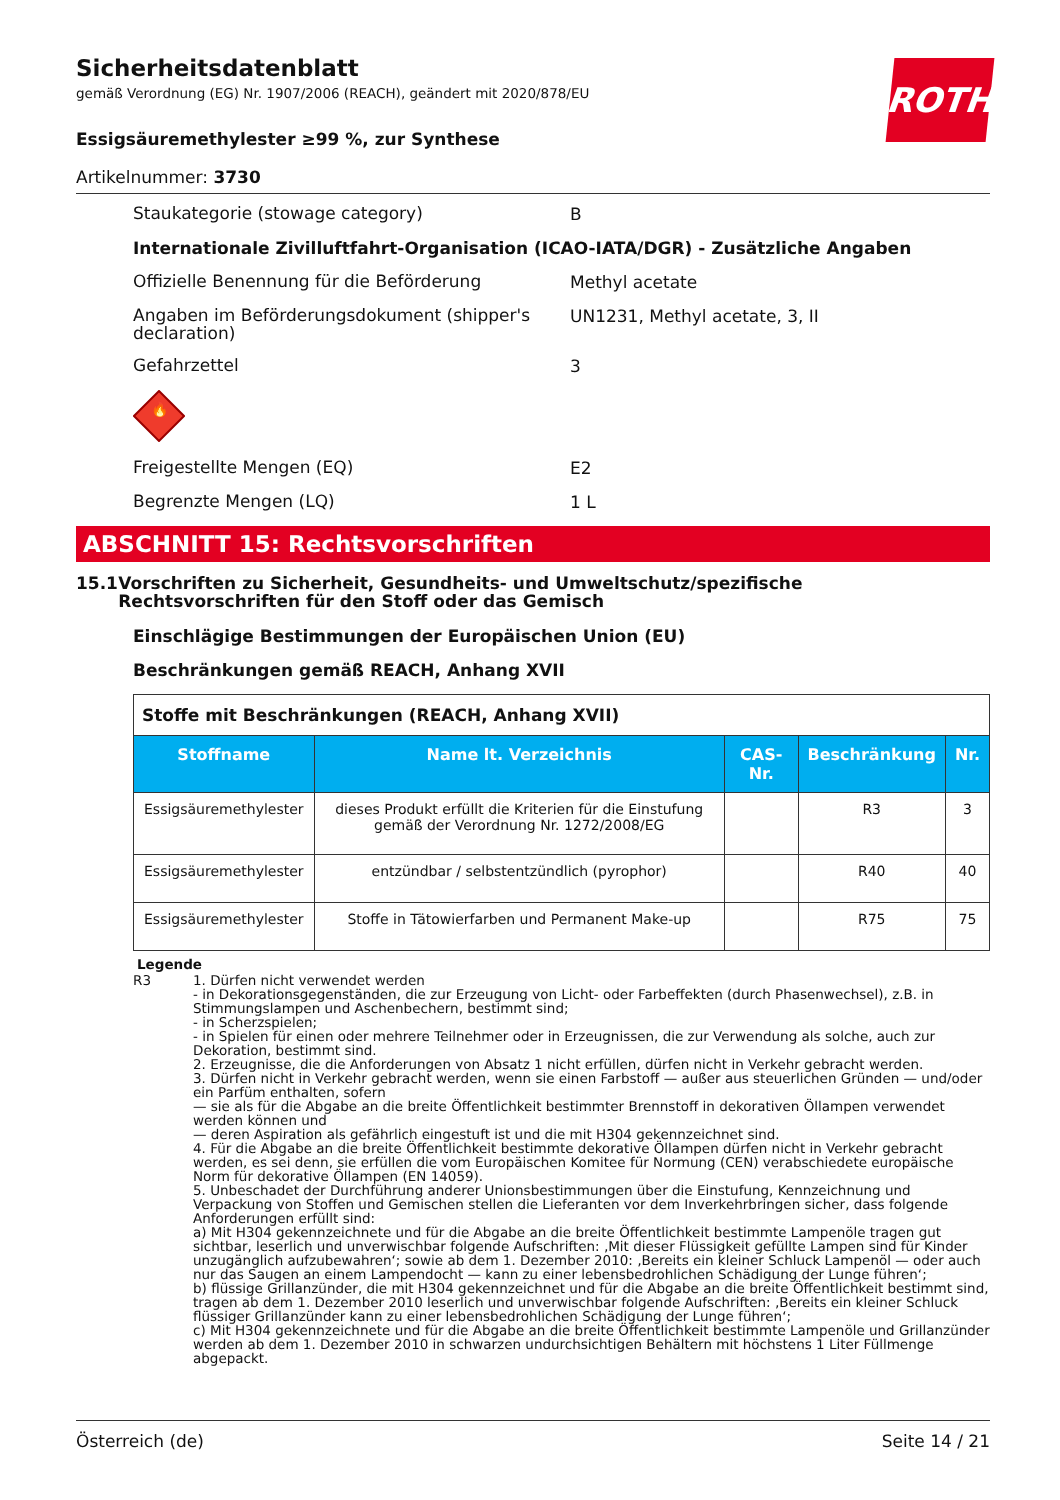Sicherheitsdatenblatt
gemäß Verordnung (EG) Nr. 1907/2006 (REACH), geändert mit 2020/878/EU
ROTH
Essigsäuremethylester ≥99 %, zur Synthese
Artikelnummer: 3730
Staukategorie (stowage category)
B
Internationale Zivilluftfahrt-Organisation (ICAO-IATA/DGR) - Zusätzliche Angaben
Offizielle Benennung für die Beförderung
Methyl acetate
Angaben im Beförderungsdokument (shipper's declaration)
UN1231, Methyl acetate, 3, II
Gefahrzettel
3
🔥
Freigestellte Mengen (EQ)
E2
Begrenzte Mengen (LQ)
1 L
ABSCHNITT 15: Rechtsvorschriften
15.1 Vorschriften zu Sicherheit, Gesundheits- und Umweltschutz/spezifische Rechtsvorschriften für den Stoff oder das Gemisch
Einschlägige Bestimmungen der Europäischen Union (EU)
Beschränkungen gemäß REACH, Anhang XVII
| Stoffe mit Beschränkungen (REACH, Anhang XVII) | | | | |
| Stoffname | Name lt. Verzeichnis | CAS-Nr. | Beschränkung | Nr. |
| Essigsäuremethylester | dieses Produkt erfüllt die Kriterien für die Einstufung gemäß der Verordnung Nr. 1272/2008/EG | | R3 | 3 |
| Essigsäuremethylester | entzündbar / selbstentzündlich (pyrophor) | | R40 | 40 |
| Essigsäuremethylester | Stoffe in Tätowierfarben und Permanent Make-up | | R75 | 75 |
Legende
R3 1. Dürfen nicht verwendet werden
- in Dekorationsgegenständen, die zur Erzeugung von Licht- oder Farbeffekten (durch Phasenwechsel), z.B. in Stimmungslampen und Aschenbechern, bestimmt sind;
- in Scherzspielen;
- in Spielen für einen oder mehrere Teilnehmer oder in Erzeugnissen, die zur Verwendung als solche, auch zur Dekoration, bestimmt sind.
2. Erzeugnisse, die die Anforderungen von Absatz 1 nicht erfüllen, dürfen nicht in Verkehr gebracht werden.
3. Dürfen nicht in Verkehr gebracht werden, wenn sie einen Farbstoff — außer aus steuerlichen Gründen — und/oder ein Parfüm enthalten, sofern
— sie als für die Abgabe an die breite Öffentlichkeit bestimmter Brennstoff in dekorativen Öllampen verwendet werden können und
— deren Aspiration als gefährlich eingestuft ist und die mit H304 gekennzeichnet sind.
4. Für die Abgabe an die breite Öffentlichkeit bestimmte dekorative Öllampen dürfen nicht in Verkehr gebracht werden, es sei denn, sie erfüllen die vom Europäischen Komitee für Normung (CEN) verabschiedete europäische Norm für dekorative Öllampen (EN 14059).
5. Unbeschadet der Durchführung anderer Unionsbestimmungen über die Einstufung, Kennzeichnung und Verpackung von Stoffen und Gemischen stellen die Lieferanten vor dem Inverkehrbringen sicher, dass folgende Anforderungen erfüllt sind:
a) Mit H304 gekennzeichnete und für die Abgabe an die breite Öffentlichkeit bestimmte Lampenöle tragen gut sichtbar, leserlich und unverwischbar folgende Aufschriften: ‚Mit dieser Flüssigkeit gefüllte Lampen sind für Kinder unzugänglich aufzubewahren‘; sowie ab dem 1. Dezember 2010: ‚Bereits ein kleiner Schluck Lampenöl — oder auch nur das Saugen an einem Lampendocht — kann zu einer lebensbedrohlichen Schädigung der Lunge führen‘;
b) flüssige Grillanzünder, die mit H304 gekennzeichnet und für die Abgabe an die breite Öffentlichkeit bestimmt sind, tragen ab dem 1. Dezember 2010 leserlich und unverwischbar folgende Aufschriften: ‚Bereits ein kleiner Schluck flüssiger Grillanzünder kann zu einer lebensbedrohlichen Schädigung der Lunge führen‘;
c) Mit H304 gekennzeichnete und für die Abgabe an die breite Öffentlichkeit bestimmte Lampenöle und Grillanzünder werden ab dem 1. Dezember 2010 in schwarzen undurchsichtigen Behältern mit höchstens 1 Liter Füllmenge abgepackt.
Österreich (de) Seite 14 / 21